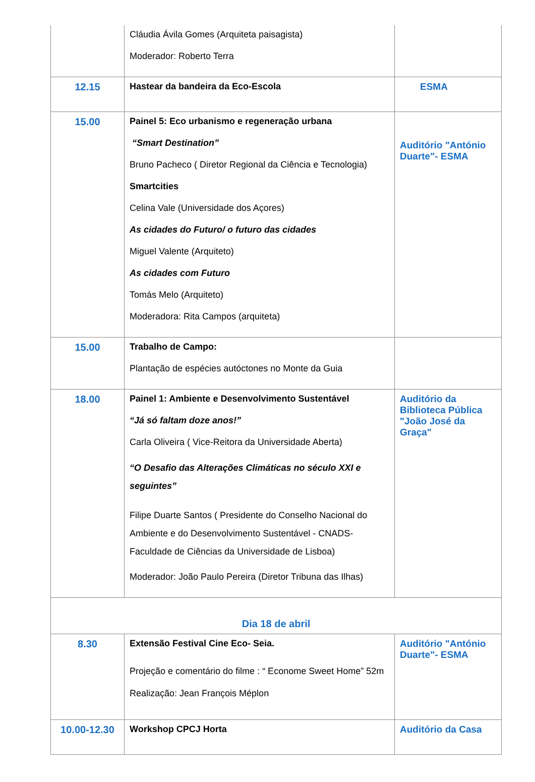| | Cláudia Ávila Gomes (Arquiteta paisagista) Moderador: Roberto Terra | |
| 12.15 | Hastear da bandeira da Eco-Escola | ESMA |
| 15.00 | Painel 5: Eco urbanismo e regeneração urbana “Smart Destination” Bruno Pacheco ( Diretor Regional da Ciência e Tecnologia) Smartcities Celina Vale (Universidade dos Açores) As cidades do Futuro/ o futuro das cidades Miguel Valente (Arquiteto) As cidades com Futuro Tomás Melo (Arquiteto) Moderadora: Rita Campos (arquiteta) | Auditório "António Duarte"- ESMA |
| 15.00 | Trabalho de Campo: Plantação de espécies autóctones no Monte da Guia | |
| 18.00 | Painel 1: Ambiente e Desenvolvimento Sustentável “Já só faltam doze anos!” Carla Oliveira ( Vice-Reitora da Universidade Aberta) “O Desafio das Alterações Climáticas no século XXI e seguintes” Filipe Duarte Santos ( Presidente do Conselho Nacional do Ambiente e do Desenvolvimento Sustentável - CNADS- Faculdade de Ciências da Universidade de Lisboa) Moderador: João Paulo Pereira (Diretor Tribuna das Ilhas) | Auditório da Biblioteca Pública "João José da Graça" |
| Dia 18 de abril | | |
| 8.30 | Extensão Festival Cine Eco- Seia. Projeção e comentário do filme : “ Econome Sweet Home” 52m Realização: Jean François Méplon | Auditório "António Duarte"- ESMA |
| 10.00-12.30 | Workshop CPCJ Horta | Auditório da Casa |